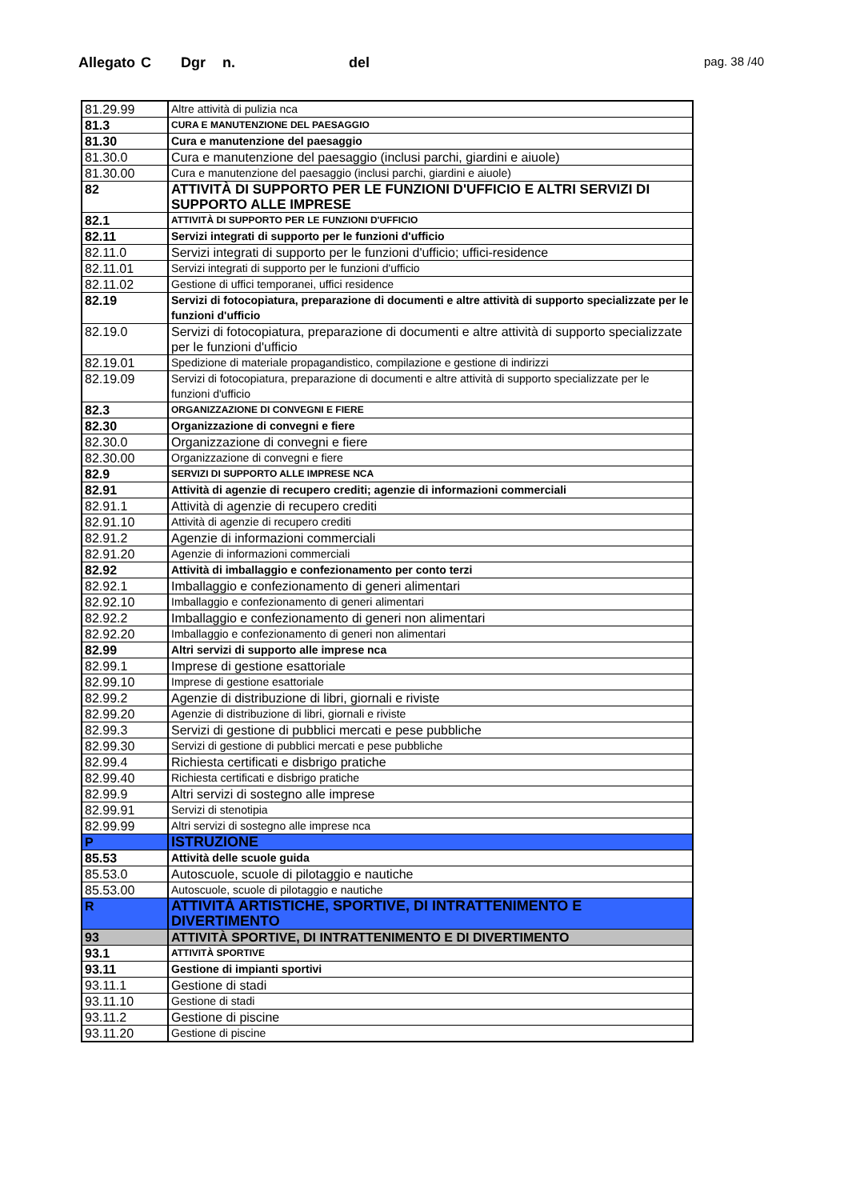Allegato C Dgr n. del pag. 38 /40
| 81.29.99 | Altre attività di pulizia nca |
| 81.3 | CURA E MANUTENZIONE DEL PAESAGGIO |
| 81.30 | Cura e manutenzione del paesaggio |
| 81.30.0 | Cura e manutenzione del paesaggio (inclusi parchi, giardini e aiuole) |
| 81.30.00 | Cura e manutenzione del paesaggio (inclusi parchi, giardini e aiuole) |
| 82 | ATTIVITÀ DI SUPPORTO PER LE FUNZIONI D'UFFICIO E ALTRI SERVIZI DI SUPPORTO ALLE IMPRESE |
| 82.1 | ATTIVITÀ DI SUPPORTO PER LE FUNZIONI D'UFFICIO |
| 82.11 | Servizi integrati di supporto per le funzioni d'ufficio |
| 82.11.0 | Servizi integrati di supporto per le funzioni d'ufficio; uffici-residence |
| 82.11.01 | Servizi integrati di supporto per le funzioni d'ufficio |
| 82.11.02 | Gestione di uffici temporanei, uffici residence |
| 82.19 | Servizi di fotocopiatura, preparazione di documenti e altre attività di supporto specializzate per le funzioni d'ufficio |
| 82.19.0 | Servizi di fotocopiatura, preparazione di documenti e altre attività di supporto specializzate per le funzioni d'ufficio |
| 82.19.01 | Spedizione di materiale propagandistico, compilazione e gestione di indirizzi |
| 82.19.09 | Servizi di fotocopiatura, preparazione di documenti e altre attività di supporto specializzate per le funzioni d'ufficio |
| 82.3 | ORGANIZZAZIONE DI CONVEGNI E FIERE |
| 82.30 | Organizzazione di convegni e fiere |
| 82.30.0 | Organizzazione di convegni e fiere |
| 82.30.00 | Organizzazione di convegni e fiere |
| 82.9 | SERVIZI DI SUPPORTO ALLE IMPRESE NCA |
| 82.91 | Attività di agenzie di recupero crediti; agenzie di informazioni commerciali |
| 82.91.1 | Attività di agenzie di recupero crediti |
| 82.91.10 | Attività di agenzie di recupero crediti |
| 82.91.2 | Agenzie di informazioni commerciali |
| 82.91.20 | Agenzie di informazioni commerciali |
| 82.92 | Attività di imballaggio e confezionamento per conto terzi |
| 82.92.1 | Imballaggio e confezionamento di generi alimentari |
| 82.92.10 | Imballaggio e confezionamento di generi alimentari |
| 82.92.2 | Imballaggio e confezionamento di generi non alimentari |
| 82.92.20 | Imballaggio e confezionamento di generi non alimentari |
| 82.99 | Altri servizi di supporto alle imprese nca |
| 82.99.1 | Imprese di gestione esattoriale |
| 82.99.10 | Imprese di gestione esattoriale |
| 82.99.2 | Agenzie di distribuzione di libri, giornali e riviste |
| 82.99.20 | Agenzie di distribuzione di libri, giornali e riviste |
| 82.99.3 | Servizi di gestione di pubblici mercati e pese pubbliche |
| 82.99.30 | Servizi di gestione di pubblici mercati e pese pubbliche |
| 82.99.4 | Richiesta certificati e disbrigo pratiche |
| 82.99.40 | Richiesta certificati e disbrigo pratiche |
| 82.99.9 | Altri servizi di sostegno alle imprese |
| 82.99.91 | Servizi di stenotipia |
| 82.99.99 | Altri servizi di sostegno alle imprese nca |
| P | ISTRUZIONE |
| 85.53 | Attività delle scuole guida |
| 85.53.0 | Autoscuole, scuole di pilotaggio e nautiche |
| 85.53.00 | Autoscuole, scuole di pilotaggio e nautiche |
| R | ATTIVITÀ ARTISTICHE, SPORTIVE, DI INTRATTENIMENTO E DIVERTIMENTO |
| 93 | ATTIVITÀ SPORTIVE, DI INTRATTENIMENTO E DI DIVERTIMENTO |
| 93.1 | ATTIVITÀ SPORTIVE |
| 93.11 | Gestione di impianti sportivi |
| 93.11.1 | Gestione di stadi |
| 93.11.10 | Gestione di stadi |
| 93.11.2 | Gestione di piscine |
| 93.11.20 | Gestione di piscine |